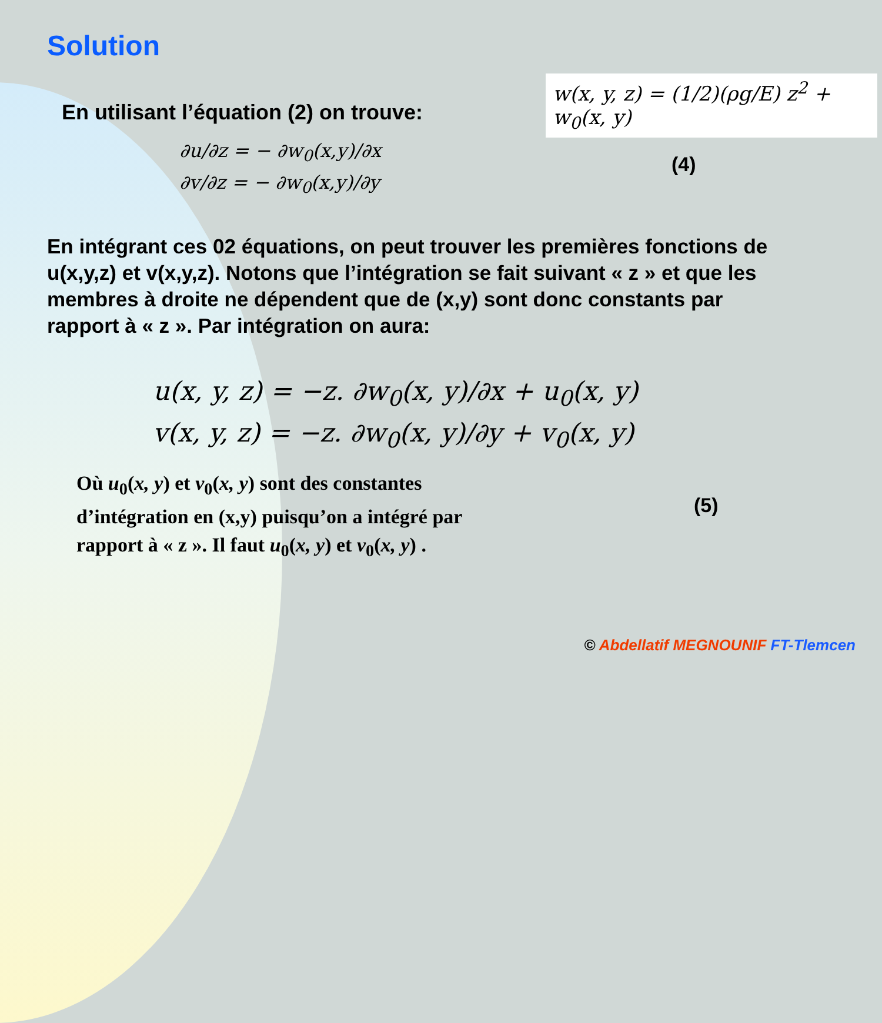Solution
En utilisant l’équation (2) on trouve:
w(x, y, z) = (1/2)(ρg/E) z<sup>2</sup> + w<sub>0</sub>(x, y)
∂u/∂z = − ∂w<sub>0</sub>(x,y)/∂x
∂v/∂z = − ∂w<sub>0</sub>(x,y)/∂y
(4)
En intégrant ces 02 équations, on peut trouver les premières fonctions de u(x,y,z) et v(x,y,z). Notons que l’intégration se fait suivant « z » et que les membres à droite ne dépendent que de (x,y) sont donc constants par rapport à « z ». Par intégration on aura:
u(x, y, z) = −z. ∂w<sub>0</sub>(x, y)/∂x + u<sub>0</sub>(x, y)
v(x, y, z) = −z. ∂w<sub>0</sub>(x, y)/∂y + v<sub>0</sub>(x, y)
(5)
Où u<sub>0</sub>(x, y) et v<sub>0</sub>(x, y) sont des constantes
d’intégration en (x,y) puisqu’on a intégré par
rapport à « z ». Il faut u<sub>0</sub>(x, y) et v<sub>0</sub>(x, y) .
© Abdellatif MEGNOUNIF FT-Tlemcen